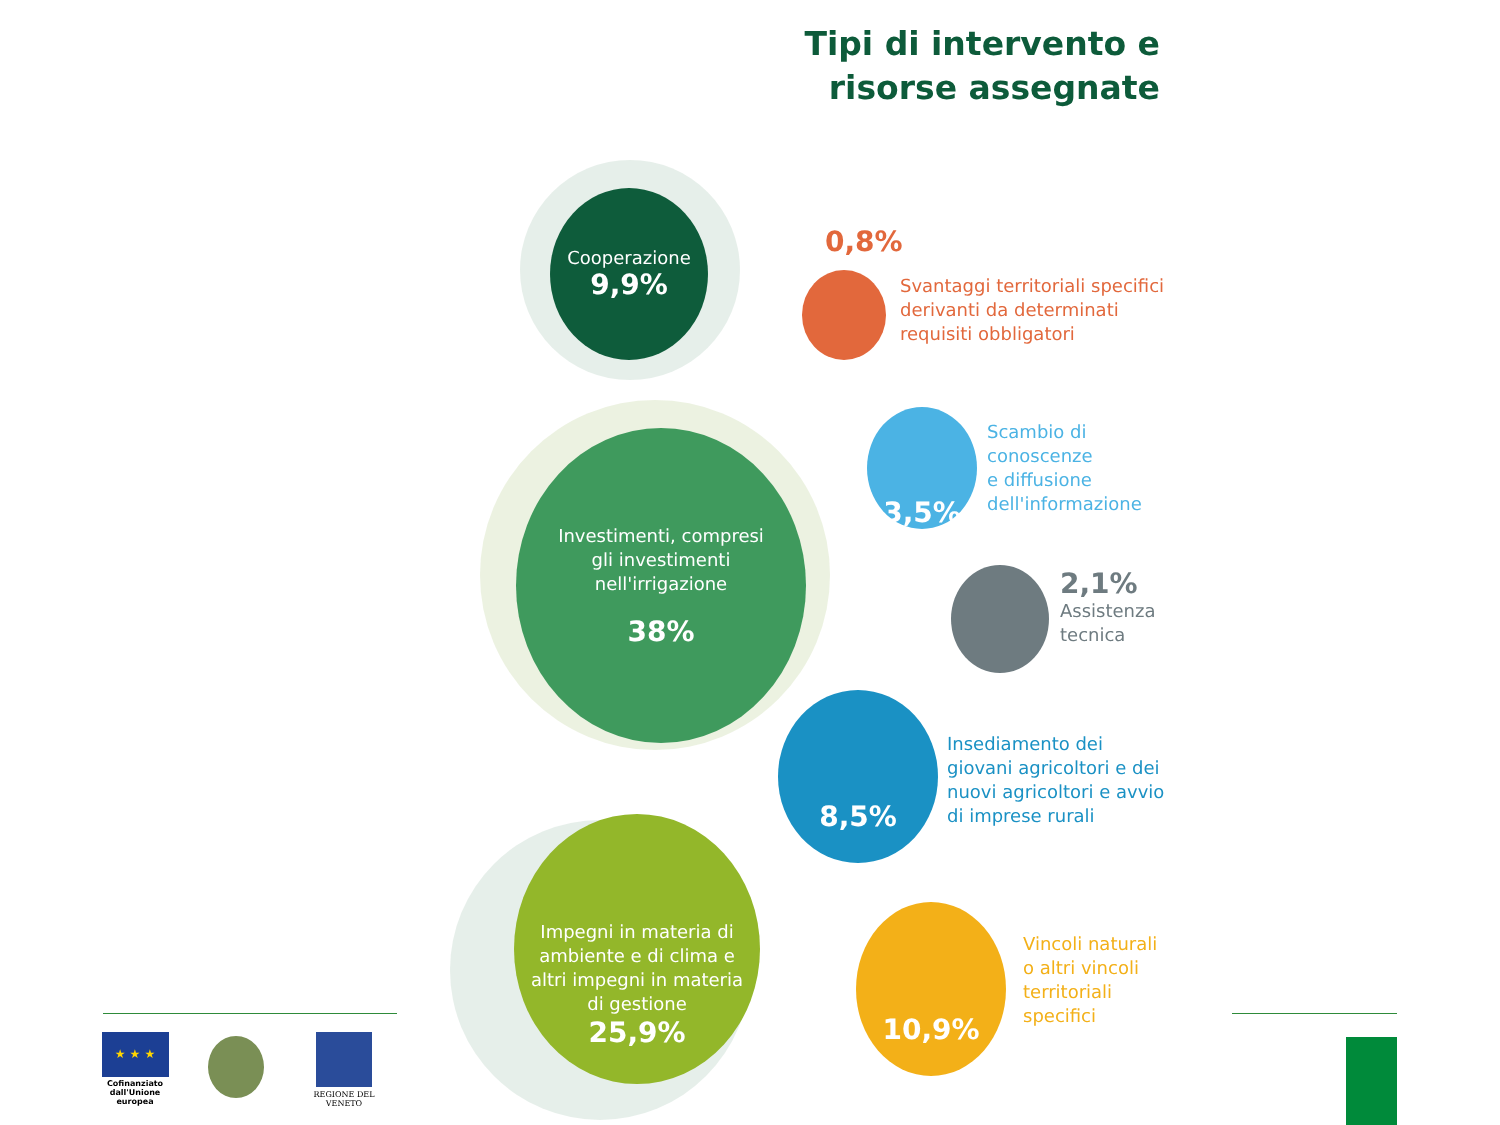Tipi di intervento e risorse assegnate
Cooperazione
9,9%
0,8%
Svantaggi territoriali specifici
derivanti da determinati
requisiti obbligatori
3,5%
Scambio di
conoscenze
e diffusione
dell'informazione
Investimenti, compresi
gli investimenti
nell'irrigazione
38%
2,1%
Assistenza
tecnica
8,5%
Insediamento dei
giovani agricoltori e dei
nuovi agricoltori e avvio
di imprese rurali
Impegni in materia di
ambiente e di clima e
altri impegni in materia
di gestione
25,9%
10,9%
Vincoli naturali
o altri vincoli
territoriali
specifici
★ ★ ★
Cofinanziato dall'Unione europea
REGIONE DEL VENETO